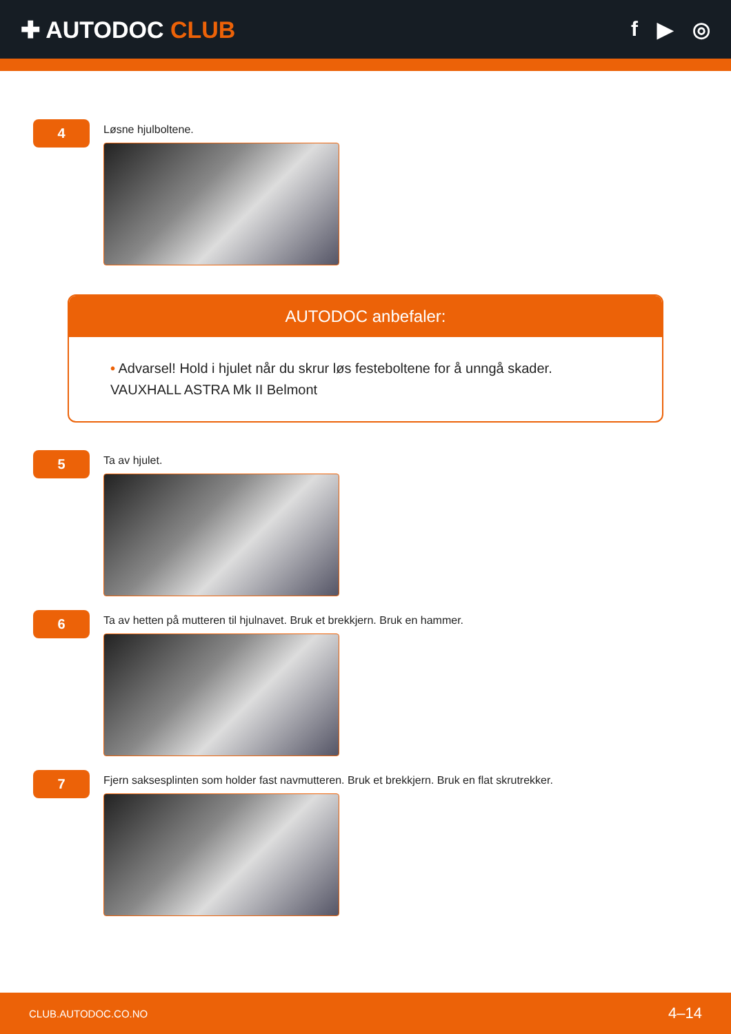✚ AUTODOC CLUB f ▶ ◎
4
Løsne hjulboltene.
AUTODOC anbefaler:
• Advarsel! Hold i hjulet når du skrur løs festeboltene for å unngå skader.
VAUXHALL ASTRA Mk II Belmont
5
Ta av hjulet.
6
Ta av hetten på mutteren til hjulnavet. Bruk et brekkjern. Bruk en hammer.
7
Fjern saksesplinten som holder fast navmutteren. Bruk et brekkjern. Bruk en flat skrutrekker.
CLUB.AUTODOC.CO.NO 4–14